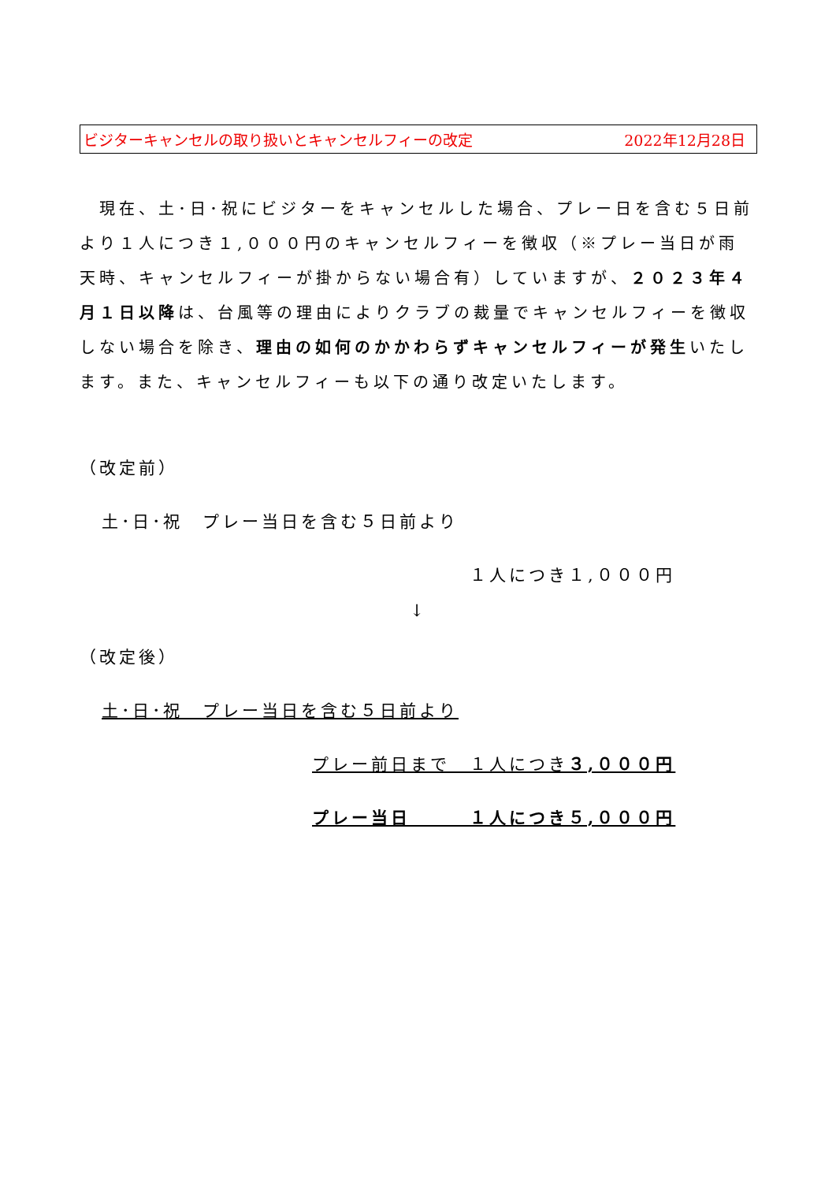ビジターキャンセルの取り扱いとキャンセルフィーの改定 2022年12月28日
　現在、土･日･祝にビジターをキャンセルした場合、プレー日を含む５日前より１人につき１,０００円のキャンセルフィーを徴収（※プレー当日が雨天時、キャンセルフィーが掛からない場合有）していますが、２０２３年４月１日以降は、台風等の理由によりクラブの裁量でキャンセルフィーを徴収しない場合を除き、理由の如何のかかわらずキャンセルフィーが発生いたします。また、キャンセルフィーも以下の通り改定いたします。
（改定前）
土･日･祝　プレー当日を含む５日前より
１人につき１,０００円
↓
（改定後）
土･日･祝　プレー当日を含む５日前より
プレー前日まで　１人につき３,０００円
プレー当日　　　１人につき５,０００円